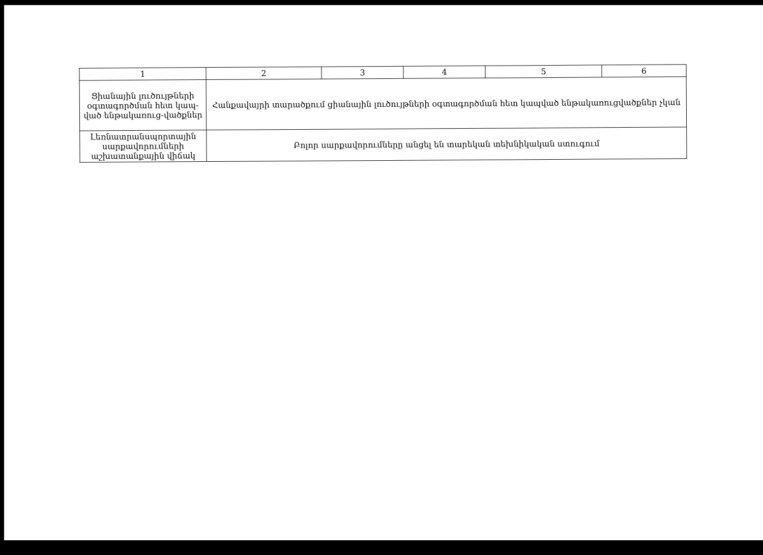| 1 | 2 | 3 | 4 | 5 | 6 |
| --- | --- | --- | --- | --- | --- |
| Ցիանային լուծույթների օգտագործման հետ կապ-ված ենթակառուց-վածքներ | Հանքավայրի տարածքում ցիանային լուծույթների օգտագործման հետ կապված ենթակառուցվածքներ չկան | | | | |
| Լեռնատրանսպորտային սարքավորումների աշխատանքային վիճակ | Բոլոր սարքավորումները անցել են տարեկան տեխնիկական ստուգում | | | | |